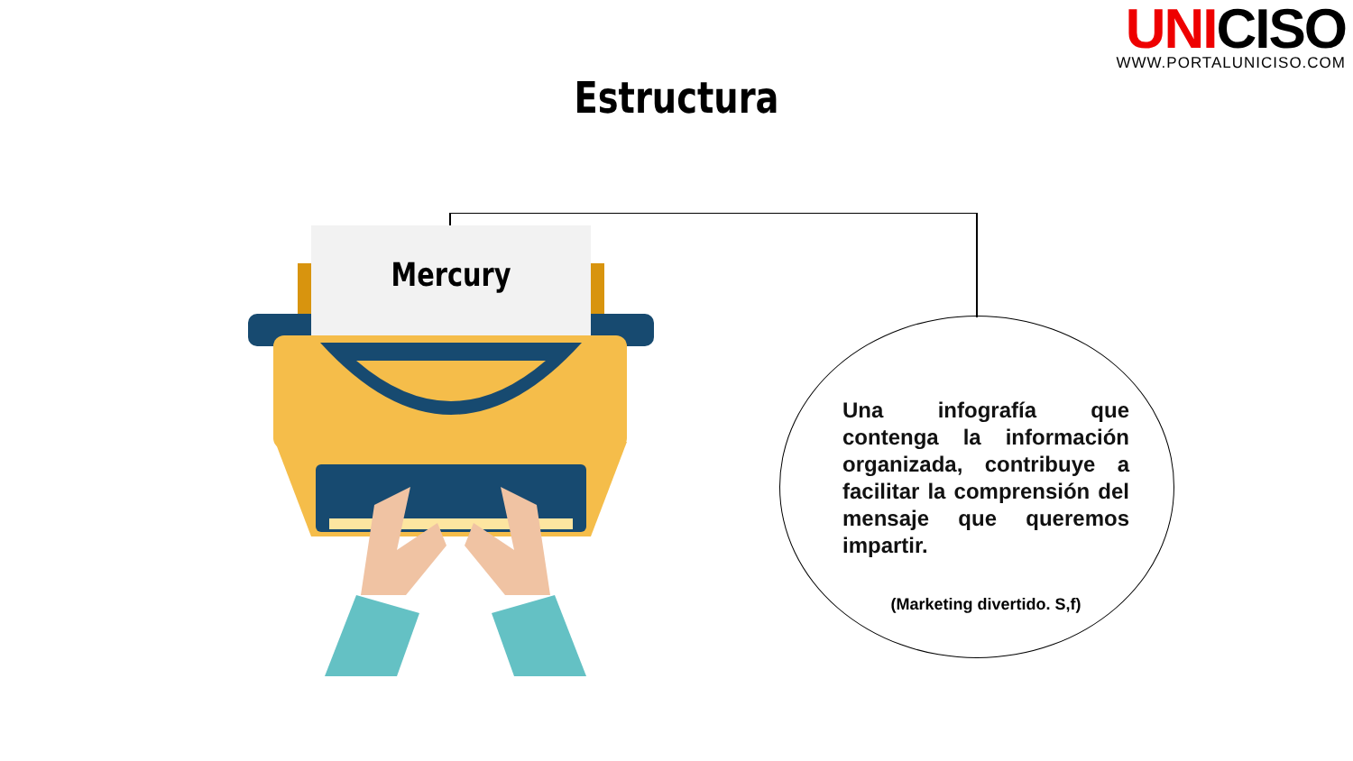UNICISO
WWW.PORTALUNICISO.COM
Estructura
Mercury
Una infografía que contenga la información organizada, contribuye a facilitar la comprensión del mensaje que queremos impartir.
(Marketing divertido. S,f)